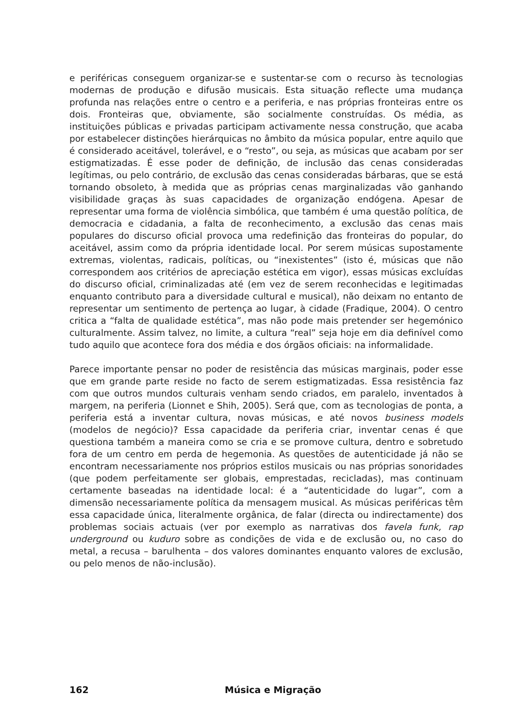e periféricas conseguem organizar-se e sustentar-se com o recurso às tecnologias modernas de produção e difusão musicais. Esta situação reflecte uma mudança profunda nas relações entre o centro e a periferia, e nas próprias fronteiras entre os dois. Fronteiras que, obviamente, são socialmente construídas. Os média, as instituições públicas e privadas participam activamente nessa construção, que acaba por estabelecer distinções hierárquicas no âmbito da música popular, entre aquilo que é considerado aceitável, tolerável, e o “resto”, ou seja, as músicas que acabam por ser estigmatizadas. É esse poder de definição, de inclusão das cenas consideradas legítimas, ou pelo contrário, de exclusão das cenas consideradas bárbaras, que se está tornando obsoleto, à medida que as próprias cenas marginalizadas vão ganhando visibilidade graças às suas capacidades de organização endógena. Apesar de representar uma forma de violência simbólica, que também é uma questão política, de democracia e cidadania, a falta de reconhecimento, a exclusão das cenas mais populares do discurso oficial provoca uma redefinição das fronteiras do popular, do aceitável, assim como da própria identidade local. Por serem músicas supostamente extremas, violentas, radicais, políticas, ou “inexistentes” (isto é, músicas que não correspondem aos critérios de apreciação estética em vigor), essas músicas excluídas do discurso oficial, criminalizadas até (em vez de serem reconhecidas e legitimadas enquanto contributo para a diversidade cultural e musical), não deixam no entanto de representar um sentimento de pertença ao lugar, à cidade (Fradique, 2004). O centro critica a “falta de qualidade estética”, mas não pode mais pretender ser hegemónico culturalmente. Assim talvez, no limite, a cultura “real” seja hoje em dia definível como tudo aquilo que acontece fora dos média e dos órgãos oficiais: na informalidade.
Parece importante pensar no poder de resistência das músicas marginais, poder esse que em grande parte reside no facto de serem estigmatizadas. Essa resistência faz com que outros mundos culturais venham sendo criados, em paralelo, inventados à margem, na periferia (Lionnet e Shih, 2005). Será que, com as tecnologias de ponta, a periferia está a inventar cultura, novas músicas, e até novos business models (modelos de negócio)? Essa capacidade da periferia criar, inventar cenas é que questiona também a maneira como se cria e se promove cultura, dentro e sobretudo fora de um centro em perda de hegemonia. As questões de autenticidade já não se encontram necessariamente nos próprios estilos musicais ou nas próprias sonoridades (que podem perfeitamente ser globais, emprestadas, recicladas), mas continuam certamente baseadas na identidade local: é a “autenticidade do lugar”, com a dimensão necessariamente política da mensagem musical. As músicas periféricas têm essa capacidade única, literalmente orgânica, de falar (directa ou indirectamente) dos problemas sociais actuais (ver por exemplo as narrativas dos favela funk, rap underground ou kuduro sobre as condições de vida e de exclusão ou, no caso do metal, a recusa – barulhenta – dos valores dominantes enquanto valores de exclusão, ou pelo menos de não-inclusão).
162 Música e Migração